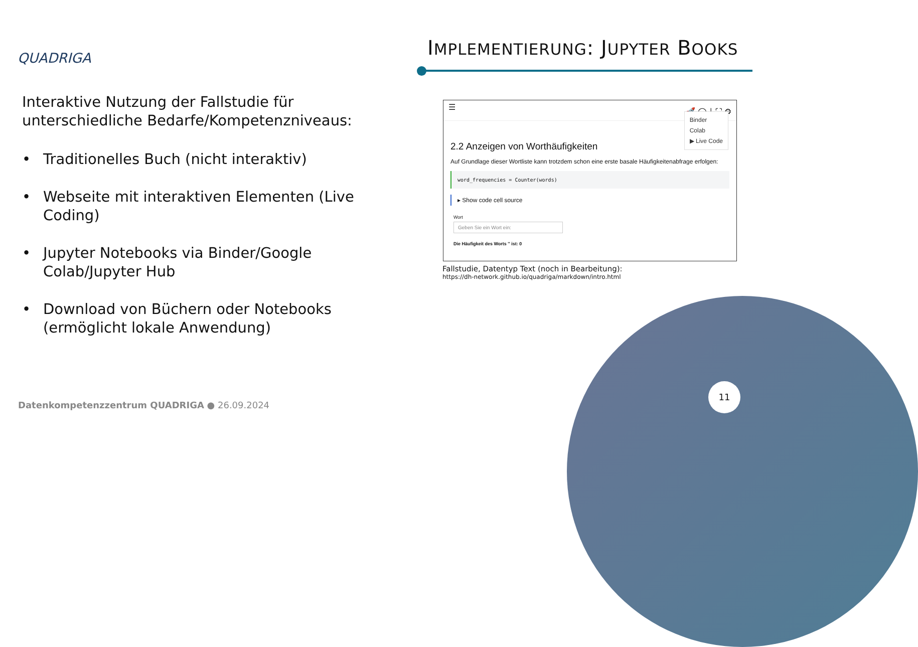QUADRIGA IMPLEMENTIERUNG: JUPYTER BOOKS
Interaktive Nutzung der Fallstudie für unterschiedliche Bedarfe/Kompetenzniveaus:
• Traditionelles Buch (nicht interaktiv)
• Webseite mit interaktiven Elementen (Live Coding)
• Jupyter Notebooks via Binder/Google Colab/Jupyter Hub
• Download von Büchern oder Notebooks (ermöglicht lokale Anwendung)
☰ 🚀 ◯ ⤓ ⛶ ⚙
Binder
Colab
▶ Live Code
2.2 Anzeigen von Worthäufigkeiten
Auf Grundlage dieser Wortliste kann trotzdem schon eine erste basale Häufigkeitenabfrage erfolgen:
word_frequencies = Counter(words)
▸ Show code cell source
Wort
Geben Sie ein Wort ein:
Die Häufigkeit des Worts '' ist: 0
Fallstudie, Datentyp Text (noch in Bearbeitung):
https://dh-network.github.io/quadriga/markdown/intro.html
11
Datenkompetenzzentrum QUADRIGA ● 26.09.2024